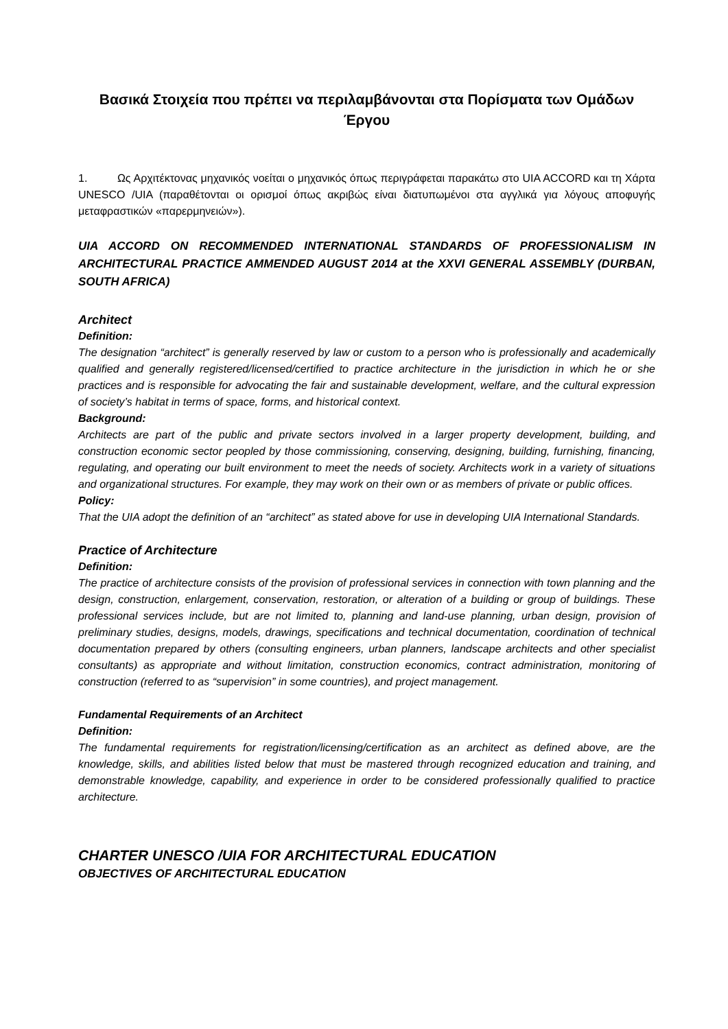Βασικά Στοιχεία που πρέπει να περιλαμβάνονται στα Πορίσματα των Ομάδων Έργου
1. Ως Αρχιτέκτονας μηχανικός νοείται ο μηχανικός όπως περιγράφεται παρακάτω στο UIA ACCORD και τη Χάρτα UNESCO /UIA (παραθέτονται οι ορισμοί όπως ακριβώς είναι διατυπωμένοι στα αγγλικά για λόγους αποφυγής μεταφραστικών «παρερμηνειών»).
UIA ACCORD ON RECOMMENDED INTERNATIONAL STANDARDS OF PROFESSIONALISM IN ARCHITECTURAL PRACTICE AMMENDED AUGUST 2014 at the XXVI GENERAL ASSEMBLY (DURBAN, SOUTH AFRICA)
Architect
Definition:
The designation “architect” is generally reserved by law or custom to a person who is professionally and academically qualified and generally registered/licensed/certified to practice architecture in the jurisdiction in which he or she practices and is responsible for advocating the fair and sustainable development, welfare, and the cultural expression of society’s habitat in terms of space, forms, and historical context.
Background:
Architects are part of the public and private sectors involved in a larger property development, building, and construction economic sector peopled by those commissioning, conserving, designing, building, furnishing, financing, regulating, and operating our built environment to meet the needs of society. Architects work in a variety of situations and organizational structures. For example, they may work on their own or as members of private or public offices.
Policy:
That the UIA adopt the definition of an “architect” as stated above for use in developing UIA International Standards.
Practice of Architecture
Definition:
The practice of architecture consists of the provision of professional services in connection with town planning and the design, construction, enlargement, conservation, restoration, or alteration of a building or group of buildings. These professional services include, but are not limited to, planning and land-use planning, urban design, provision of preliminary studies, designs, models, drawings, specifications and technical documentation, coordination of technical documentation prepared by others (consulting engineers, urban planners, landscape architects and other specialist consultants) as appropriate and without limitation, construction economics, contract administration, monitoring of construction (referred to as “supervision” in some countries), and project management.
Fundamental Requirements of an Architect
Definition:
The fundamental requirements for registration/licensing/certification as an architect as defined above, are the knowledge, skills, and abilities listed below that must be mastered through recognized education and training, and demonstrable knowledge, capability, and experience in order to be considered professionally qualified to practice architecture.
CHARTER UNESCO /UIA FOR ARCHITECTURAL EDUCATION
OBJECTIVES OF ARCHITECTURAL EDUCATION